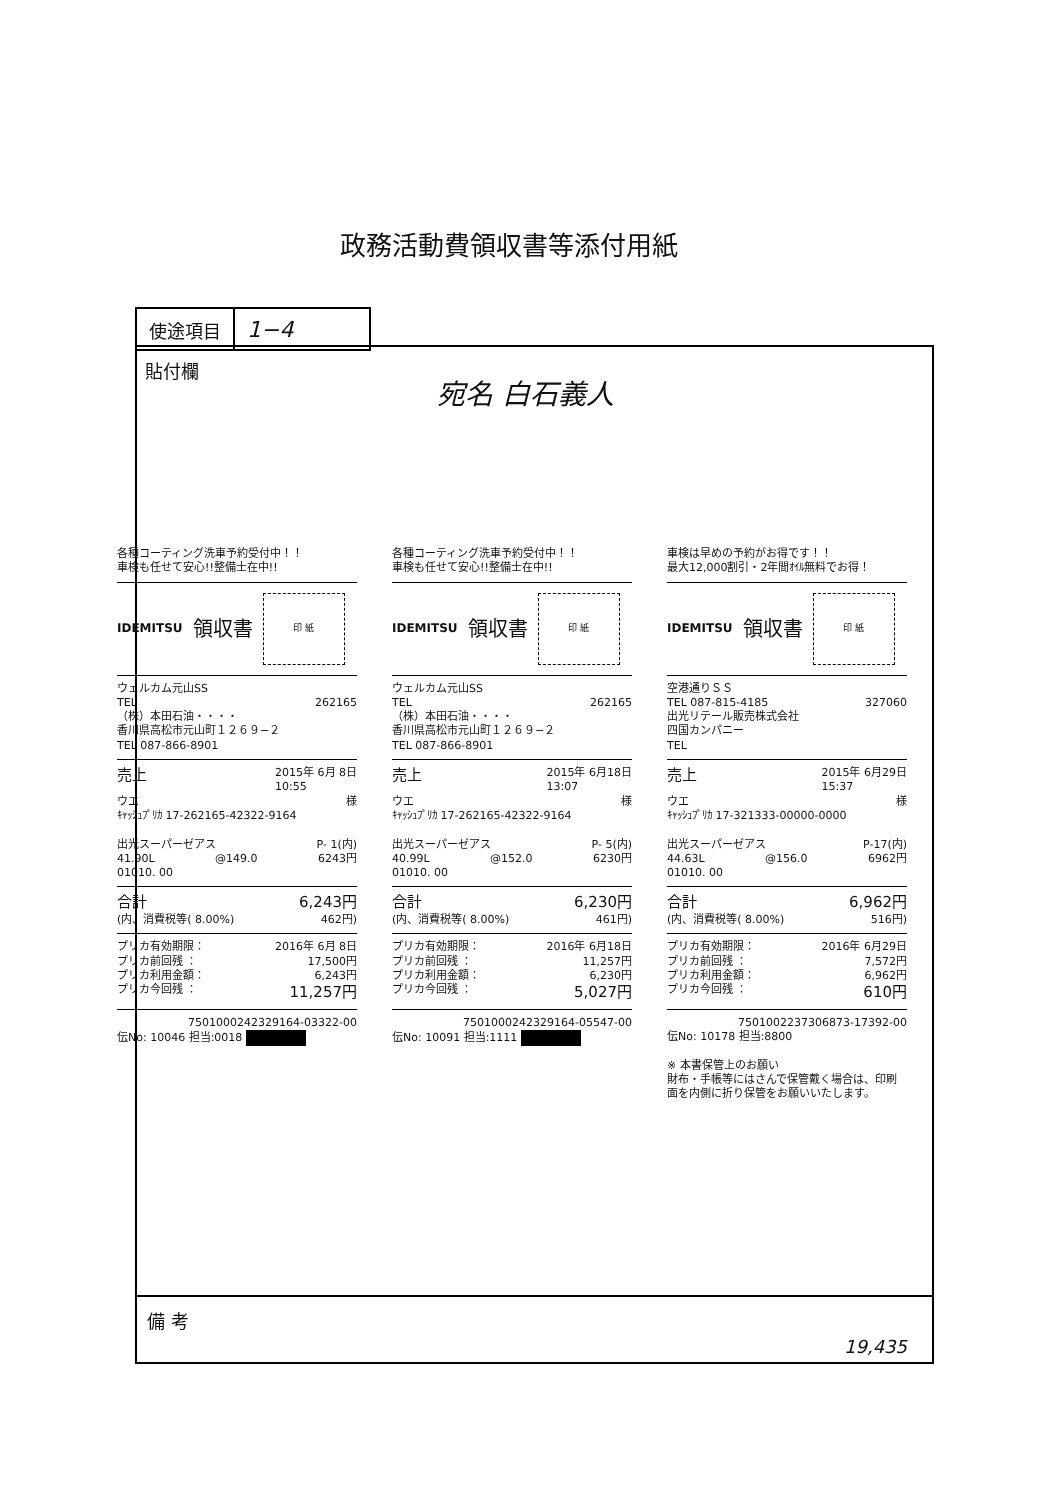政務活動費領収書等添付用紙
使途項目
1−4
貼付欄
宛名 白石義人
各種コーティング洗車予約受付中！！
車検も任せて安心!!整備士在中!!
IDEMITSU 領収書
印 紙
ウェルカム元山SS
TEL 262165
（株）本田石油・・・・
香川県高松市元山町１２６９−２
TEL 087-866-8901
売上 2015年 6月 8日
10:55
ウエ 様
ｷｬｯｼｭﾌﾟﾘｶ 17-262165-42322-9164
出光スーパーゼアス P- 1(内)
41.90L @149.0 6243円
01010. 00
合計 6,243円
(内、消費税等( 8.00%) 462円)
プリカ有効期限： 2016年 6月 8日
プリカ前回残 ： 17,500円
プリカ利用金額： 6,243円
プリカ今回残 ： 11,257円
7501000242329164-03322-00
伝No: 10046 担当:0018
各種コーティング洗車予約受付中！！
車検も任せて安心!!整備士在中!!
IDEMITSU 領収書
印 紙
ウェルカム元山SS
TEL 262165
（株）本田石油・・・・
香川県高松市元山町１２６９−２
TEL 087-866-8901
売上 2015年 6月18日
13:07
ウエ 様
ｷｬｯｼｭﾌﾟﾘｶ 17-262165-42322-9164
出光スーパーゼアス P- 5(内)
40.99L @152.0 6230円
01010. 00
合計 6,230円
(内、消費税等( 8.00%) 461円)
プリカ有効期限： 2016年 6月18日
プリカ前回残 ： 11,257円
プリカ利用金額： 6,230円
プリカ今回残 ： 5,027円
7501000242329164-05547-00
伝No: 10091 担当:1111
車検は早めの予約がお得です！！
最大12,000割引・2年間ｵｲﾙ無料でお得！
IDEMITSU 領収書
印 紙
空港通りＳＳ
TEL 087-815-4185 327060
出光リテール販売株式会社
四国カンパニー
TEL
売上 2015年 6月29日
15:37
ウエ 様
ｷｬｯｼｭﾌﾟﾘｶ 17-321333-00000-0000
出光スーパーゼアス P-17(内)
44.63L @156.0 6962円
01010. 00
合計 6,962円
(内、消費税等( 8.00%) 516円)
プリカ有効期限： 2016年 6月29日
プリカ前回残 ： 7,572円
プリカ利用金額： 6,962円
プリカ今回残 ： 610円
7501002237306873-17392-00
伝No: 10178 担当:8800
※ 本書保管上のお願い
財布・手帳等にはさんで保管戴く場合は、印刷面を内側に折り保管をお願いいたします。
備 考
19,435